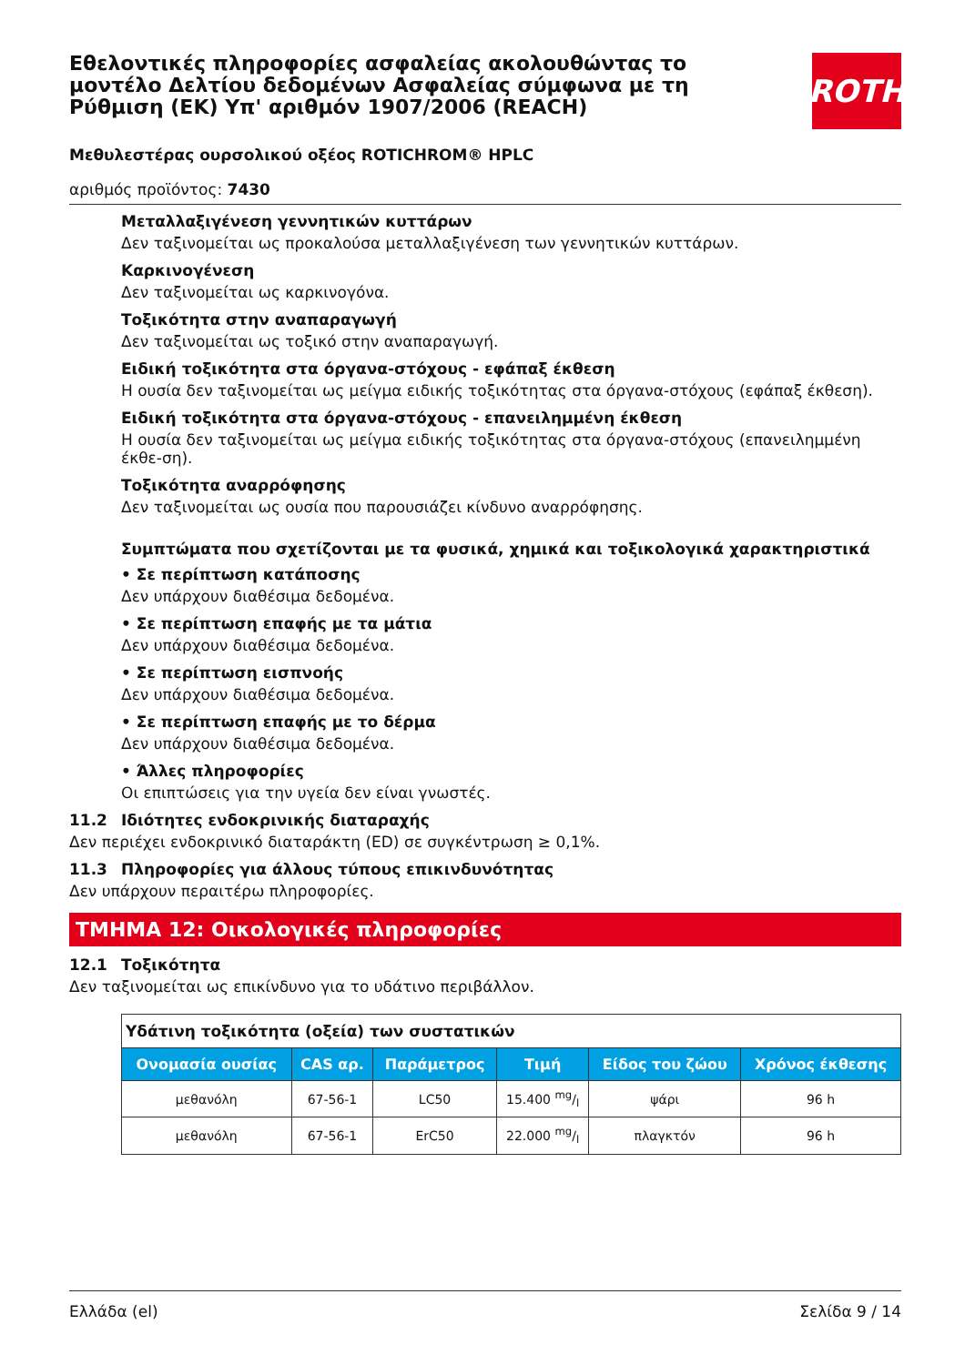ROTH
Εθελοντικές πληροφορίες ασφαλείας ακολουθώντας το μοντέλο Δελτίου δεδομένων Ασφαλείας σύμφωνα με τη Ρύθμιση (ΕΚ) Υπ' αριθμόν 1907/2006 (REACH)
Μεθυλεστέρας ουρσολικού οξέος ROTICHROM® HPLC
αριθμός προϊόντος: 7430
Μεταλλαξιγένεση γεννητικών κυττάρων
Δεν ταξινομείται ως προκαλούσα μεταλλαξιγένεση των γεννητικών κυττάρων.
Καρκινογένεση
Δεν ταξινομείται ως καρκινογόνα.
Τοξικότητα στην αναπαραγωγή
Δεν ταξινομείται ως τοξικό στην αναπαραγωγή.
Ειδική τοξικότητα στα όργανα-στόχους - εφάπαξ έκθεση
Η ουσία δεν ταξινομείται ως μείγμα ειδικής τοξικότητας στα όργανα-στόχους (εφάπαξ έκθεση).
Ειδική τοξικότητα στα όργανα-στόχους - επανειλημμένη έκθεση
Η ουσία δεν ταξινομείται ως μείγμα ειδικής τοξικότητας στα όργανα-στόχους (επανειλημμένη έκθε-ση).
Τοξικότητα αναρρόφησης
Δεν ταξινομείται ως ουσία που παρουσιάζει κίνδυνο αναρρόφησης.
Συμπτώματα που σχετίζονται με τα φυσικά, χημικά και τοξικολογικά χαρακτηριστικά
• Σε περίπτωση κατάποσης
Δεν υπάρχουν διαθέσιμα δεδομένα.
• Σε περίπτωση επαφής με τα μάτια
Δεν υπάρχουν διαθέσιμα δεδομένα.
• Σε περίπτωση εισπνοής
Δεν υπάρχουν διαθέσιμα δεδομένα.
• Σε περίπτωση επαφής με το δέρμα
Δεν υπάρχουν διαθέσιμα δεδομένα.
• Άλλες πληροφορίες
Οι επιπτώσεις για την υγεία δεν είναι γνωστές.
11.2 Ιδιότητες ενδοκρινικής διαταραχής
Δεν περιέχει ενδοκρινικό διαταράκτη (ED) σε συγκέντρωση ≥ 0,1%.
11.3 Πληροφορίες για άλλους τύπους επικινδυνότητας
Δεν υπάρχουν περαιτέρω πληροφορίες.
ΤΜΗΜΑ 12: Οικολογικές πληροφορίες
12.1 Τοξικότητα
Δεν ταξινομείται ως επικίνδυνο για το υδάτινο περιβάλλον.
| Υδάτινη τοξικότητα (οξεία) των συστατικών | | | | | |
| Ονομασία ουσίας | CAS αρ. | Παράμετρος | Τιμή | Είδος του ζώου | Χρόνος έκθεσης |
| μεθανόλη | 67-56-1 | LC50 | 15.400 mg/l | ψάρι | 96 h |
| μεθανόλη | 67-56-1 | ErC50 | 22.000 mg/l | πλαγκτόν | 96 h |
Ελλάδα (el) Σελίδα 9 / 14